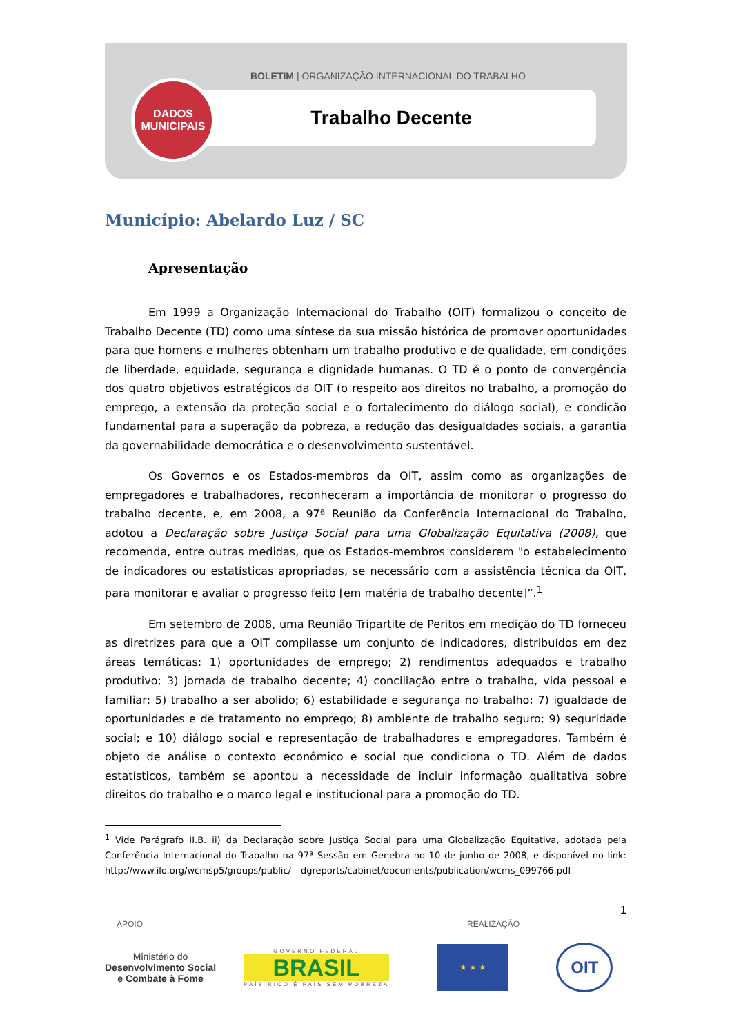BOLETIM | ORGANIZAÇÃO INTERNACIONAL DO TRABALHO
Trabalho Decente
DADOS
MUNICIPAIS
Município: Abelardo Luz / SC
Apresentação
Em 1999 a Organização Internacional do Trabalho (OIT) formalizou o conceito de Trabalho Decente (TD) como uma síntese da sua missão histórica de promover oportunidades para que homens e mulheres obtenham um trabalho produtivo e de qualidade, em condições de liberdade, equidade, segurança e dignidade humanas. O TD é o ponto de convergência dos quatro objetivos estratégicos da OIT (o respeito aos direitos no trabalho, a promoção do emprego, a extensão da proteção social e o fortalecimento do diálogo social), e condição fundamental para a superação da pobreza, a redução das desigualdades sociais, a garantia da governabilidade democrática e o desenvolvimento sustentável.
Os Governos e os Estados-membros da OIT, assim como as organizações de empregadores e trabalhadores, reconheceram a importância de monitorar o progresso do trabalho decente, e, em 2008, a 97ª Reunião da Conferência Internacional do Trabalho, adotou a Declaração sobre Justiça Social para uma Globalização Equitativa (2008), que recomenda, entre outras medidas, que os Estados-membros considerem "o estabelecimento de indicadores ou estatísticas apropriadas, se necessário com a assistência técnica da OIT, para monitorar e avaliar o progresso feito [em matéria de trabalho decente]”.<sup>1</sup>
Em setembro de 2008, uma Reunião Tripartite de Peritos em medição do TD forneceu as diretrizes para que a OIT compilasse um conjunto de indicadores, distribuídos em dez áreas temáticas: 1) oportunidades de emprego; 2) rendimentos adequados e trabalho produtivo; 3) jornada de trabalho decente; 4) conciliação entre o trabalho, vida pessoal e familiar; 5) trabalho a ser abolido; 6) estabilidade e segurança no trabalho; 7) igualdade de oportunidades e de tratamento no emprego; 8) ambiente de trabalho seguro; 9) seguridade social; e 10) diálogo social e representação de trabalhadores e empregadores. Também é objeto de análise o contexto econômico e social que condiciona o TD. Além de dados estatísticos, também se apontou a necessidade de incluir informação qualitativa sobre direitos do trabalho e o marco legal e institucional para a promoção do TD.
<sup>1</sup> Vide Parágrafo II.B. ii) da Declaração sobre Justiça Social para uma Globalização Equitativa, adotada pela Conferência Internacional do Trabalho na 97ª Sessão em Genebra no 10 de junho de 2008, e disponível no link: http://www.ilo.org/wcmsp5/groups/public/---dgreports/cabinet/documents/publication/wcms_099766.pdf
1
APOIO REALIZAÇÃO
Ministério do
Desenvolvimento Social
e Combate à Fome
GOVERNO FEDERAL
BRASIL
PAÍS RICO É PAÍS SEM POBREZA
★ ★ ★
OIT